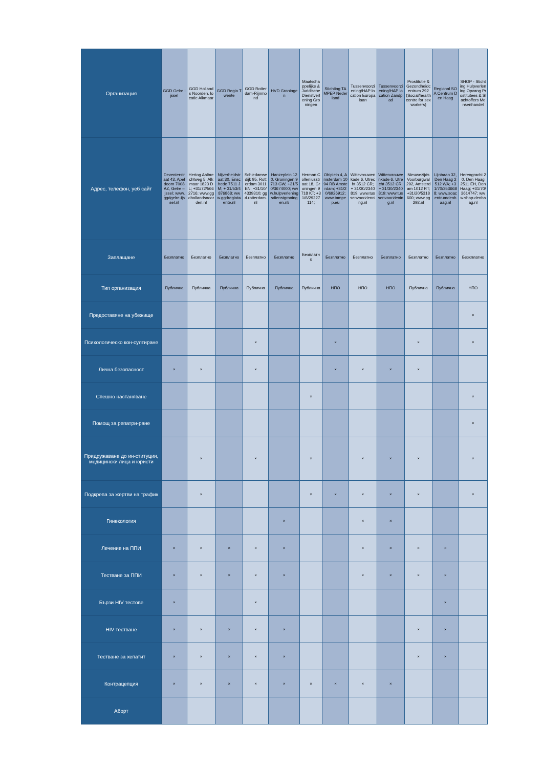| Организация | GGD Gelre Ijssel | GGD Hollands Noorden, locatie Alkmaar | GGD Regio Twente | GGD Rotterdam-Rijnmond | HVD Groningen | Maatschappelijke & Juridische Dienstverlening Groningen | Stichting TAMPEP Nederland | Tussenvoorziening/HAP location Europalaan | Tussenvoorziening/HAP location Zandpad | Prostitutie & Gezondheidcentrum 292 (Social/health centre for sexworkers) | Regional SOA Centrum Den Haag | SHOP - Stichting Hulpverlening Opvang Prostitutees & Slachtoffers Mensenhandel |
| Адрес, телефон, уеб сайт | Deventerstraat 43, Apeldoorn 7008 AZ, Gelre – Ijssel; www.ggdgelre-ijssel.nl | Hertog Aalbrechtweg 5, Alkmaar 1823 DL; +31/72/5662716; www.ggdhollandsnoorden.nl | Nijverheidstraat 30, Enschede 7511 JM; + 31/53/4876868; www.ggdregiotwente.nl | Schiedamsedijk 95, Rotterdam 3011 EN; +31/10/4339310; ggd.rotterdam.nl | Hanzeplein 120, Groningen 9713 GW; +31/50/3674000; www.hulpverleningsdienstgroningen.nl/ | Herman Colleniusstraat 18, Groningen 9718 KT; +31/6/29227114; | Obiplein 4, Amsterdam 1094 RB Amsterdam; +31/20/6926912; www.tampep.eu | Wittevrouwenkade 6, Utrecht 3512 CR; + 31/30/2340819; www.tussenvoorzienning.nl | Wittenvrouwenkade 6, Utrecht 3512 CR; + 31/30/2340819; www.tussenvoorziening.nl | Nieuwezijds Voorburgwal 292, Amsterdam 1012 RT; +31/20/5318600; www.pg292.nl | Lijnbaan 32, Den Haag 2512 WA; +31/70/3536688; www.soacentrumdenhaag.nl | Herengracht 20, Den Haag 2511 EH, Den Haag; +31/70/3614747; www.shop-denhaag.nl |
| Заплащане | Безплатно | Безплатно | Безплатно | Безплатно | Безплатно | Безплатно | Безплатно | Безплатно | Безплатно | Безплатно | Безплатно | Безхплатно |
| Тип организация | Публична | Публична | Публична | Публична | Публична | Публична | НПО | НПО | НПО | Публична | Публична | НПО |
| Предоставяне на убежище | | | | | | | | | | | | × |
| Психологическо кон-султиране | | | | × | | | × | | | × | | × |
| Лична безопасност | × | × | | × | | | × | × | × | × | | |
| Спешно настаняване | | | | | | × | | | | | | × |
| Помощ за репатри-ране | | | | | | | | | | | | × |
| Придружаване до ин-ституции, медицински лица и юристи | | × | | × | | × | | × | × | × | | × |
| Подкрепа за жертви на трафик | | × | | | | × | × | × | × | × | | × |
| Гинекология | | | | | × | | | × | × | | | |
| Лечение на ППИ | × | × | × | × | × | | | × | × | × | × | |
| Тестване за ППИ | × | × | × | × | × | | | × | × | × | × | |
| Бързи HIV тестове | × | | | × | | | | | | | × | |
| HIV тестване | × | × | × | × | × | | | | | × | × | |
| Тестване за хепатит | × | × | × | × | × | | | | | × | × | |
| Контрацепция | × | × | × | × | × | × | × | × | × | | | |
| Аборт | | | | | | | | | | | | |